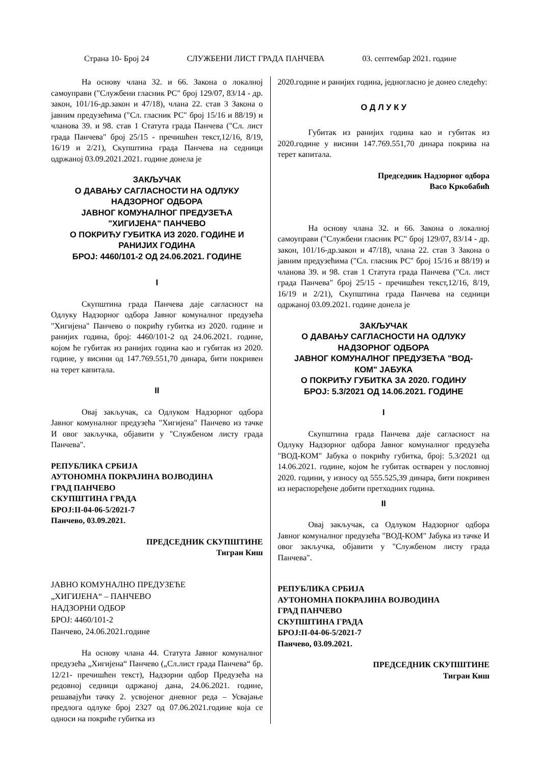Страна 10- Број 24 СЛУЖБЕНИ ЛИСТ ГРАДА ПАНЧЕВА 03. септембар 2021. године
На основу члана 32. и 66. Закона о локалној самоуправи ("Службени гласник РС" број 129/07, 83/14 - др. закон, 101/16-др.закон и 47/18), члана 22. став 3 Закона о јавним предузећима ("Сл. гласник РС" број 15/16 и 88/19) и чланова 39. и 98. став 1 Статута града Панчева ("Сл. лист града Панчева" број 25/15 - пречишћен текст,12/16, 8/19, 16/19 и 2/21), Скупштина града Панчева на седници одржаној 03.09.2021.2021. године донела је
ЗАКЉУЧАК
О ДАВАЊУ САГЛАСНОСТИ НА ОДЛУКУ
НАДЗОРНОГ ОДБОРА
ЈАВНОГ КОМУНАЛНОГ ПРЕДУЗЕЋА
"ХИГИЈЕНА" ПАНЧЕВО
О ПОКРИЋУ ГУБИТКА ИЗ 2020. ГОДИНЕ И
РАНИЈИХ ГОДИНА
БРОЈ: 4460/101-2 ОД 24.06.2021. ГОДИНЕ
I
Скупштина града Панчева даје сагласност на Одлуку Надзорног одбора Јавног комуналног предузећа "Хигијена" Панчево о покрићу губитка из 2020. године и ранијих година, број: 4460/101-2 од 24.06.2021. године, којом ће губитак из ранијих година као и губитак из 2020. године, у висини од 147.769.551,70 динара, бити покривен на терет капитала.
II
Овај закључак, са Одлуком Надзорног одбора Јавног комуналног предузећа "Хигијена" Панчево из тачке И овог закључка, објавити у "Службеном листу града Панчева".
РЕПУБЛИКА СРБИЈА
АУТОНОМНА ПОКРАЈИНА ВОЈВОДИНА
ГРАД ПАНЧЕВО
СКУПШТИНА ГРАДА
БРОЈ:II-04-06-5/2021-7
Панчево, 03.09.2021.
ПРЕДСЕДНИК СКУПШТИНЕ
Тигран Киш
ЈАВНО КОМУНАЛНО ПРЕДУЗЕЋЕ
„ХИГИЈЕНА“ – ПАНЧЕВО
НАДЗОРНИ ОДБОР
БРОЈ: 4460/101-2
Панчево, 24.06.2021.године
На основу члана 44. Статута Јавног комуналног предузећа „Хигијена“ Панчево („Сл.лист града Панчева“ бр. 12/21- пречишћен текст), Надзорни одбор Предузећа на редовној седници одржаној дана, 24.06.2021. године, решавајући тачку 2. усвојеног дневног реда – Усвајање предлога одлуке број 2327 од 07.06.2021.године која се односи на покриће губитка из
2020.године и ранијих година, једногласно је донео следећу:
О Д Л У К У
Губитак из ранијих година као и губитак из 2020.године у висини 147.769.551,70 динара покрива на терет капитала.
Председник Надзорног одбора
Васо Кркобабић
На основу члана 32. и 66. Закона о локалној самоуправи ("Службени гласник РС" број 129/07, 83/14 - др. закон, 101/16-др.закон и 47/18), члана 22. став 3 Закона о јавним предузећима ("Сл. гласник РС" број 15/16 и 88/19) и чланова 39. и 98. став 1 Статута града Панчева ("Сл. лист града Панчева" број 25/15 - пречишћен текст,12/16, 8/19, 16/19 и 2/21), Скупштина града Панчева на седници одржаној 03.09.2021. године донела је
ЗАКЉУЧАК
О ДАВАЊУ САГЛАСНОСТИ НА ОДЛУКУ
НАДЗОРНОГ ОДБОРА
ЈАВНОГ КОМУНАЛНОГ ПРЕДУЗЕЋА "ВОД-
КОМ" ЈАБУКА
О ПОКРИЋУ ГУБИТКА ЗА 2020. ГОДИНУ
БРОЈ: 5.3/2021 ОД 14.06.2021. ГОДИНЕ
I
Скупштина града Панчева даје сагласност на Одлуку Надзорног одбора Јавног комуналног предузећа "ВОД-КОМ" Јабука о покрићу губитка, број: 5.3/2021 од 14.06.2021. године, којом ће губитак остварен у пословној 2020. години, у износу од 555.525,39 динара, бити покривен из нераспоређене добити претходних година.
II
Овај закључак, са Одлуком Надзорног одбора Јавног комуналног предузећа "ВОД-КОМ" Јабука из тачке И овог закључка, објавити у "Службеном листу града Панчева".
РЕПУБЛИКА СРБИЈА
АУТОНОМНА ПОКРАЈИНА ВОЈВОДИНА
ГРАД ПАНЧЕВО
СКУПШТИНА ГРАДА
БРОЈ:II-04-06-5/2021-7
Панчево, 03.09.2021.
ПРЕДСЕДНИК СКУПШТИНЕ
Тигран Киш